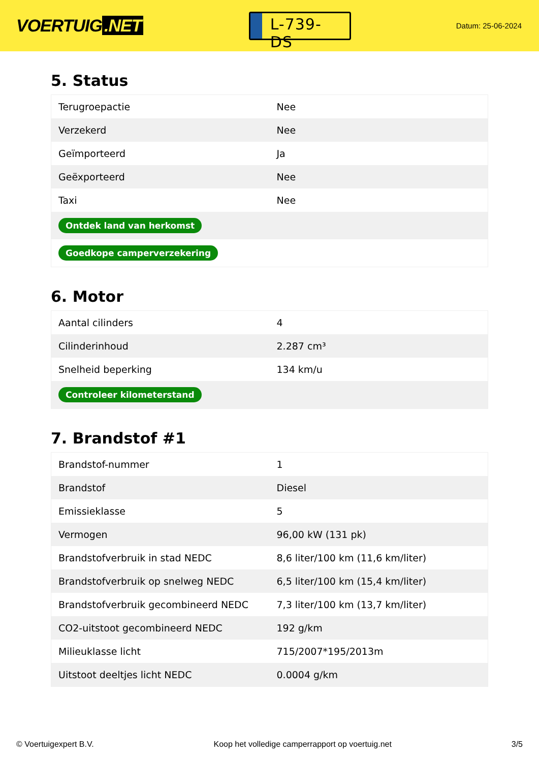VOERTUIG.NET
L-739-DS
Datum: 25-06-2024
5. Status
| Terugroepactie | Nee |
| Verzekerd | Nee |
| Geïmporteerd | Ja |
| Geëxporteerd | Nee |
| Taxi | Nee |
| Ontdek land van herkomst | |
| Goedkope camperverzekering | |
6. Motor
| Aantal cilinders | 4 |
| Cilinderinhoud | 2.287 cm³ |
| Snelheid beperking | 134 km/u |
| Controleer kilometerstand | |
7. Brandstof #1
| Brandstof-nummer | 1 |
| Brandstof | Diesel |
| Emissieklasse | 5 |
| Vermogen | 96,00 kW (131 pk) |
| Brandstofverbruik in stad NEDC | 8,6 liter/100 km (11,6 km/liter) |
| Brandstofverbruik op snelweg NEDC | 6,5 liter/100 km (15,4 km/liter) |
| Brandstofverbruik gecombineerd NEDC | 7,3 liter/100 km (13,7 km/liter) |
| CO2-uitstoot gecombineerd NEDC | 192 g/km |
| Milieuklasse licht | 715/2007*195/2013m |
| Uitstoot deeltjes licht NEDC | 0.0004 g/km |
© Voertuigexpert B.V. Koop het volledige camperrapport op voertuig.net 3/5